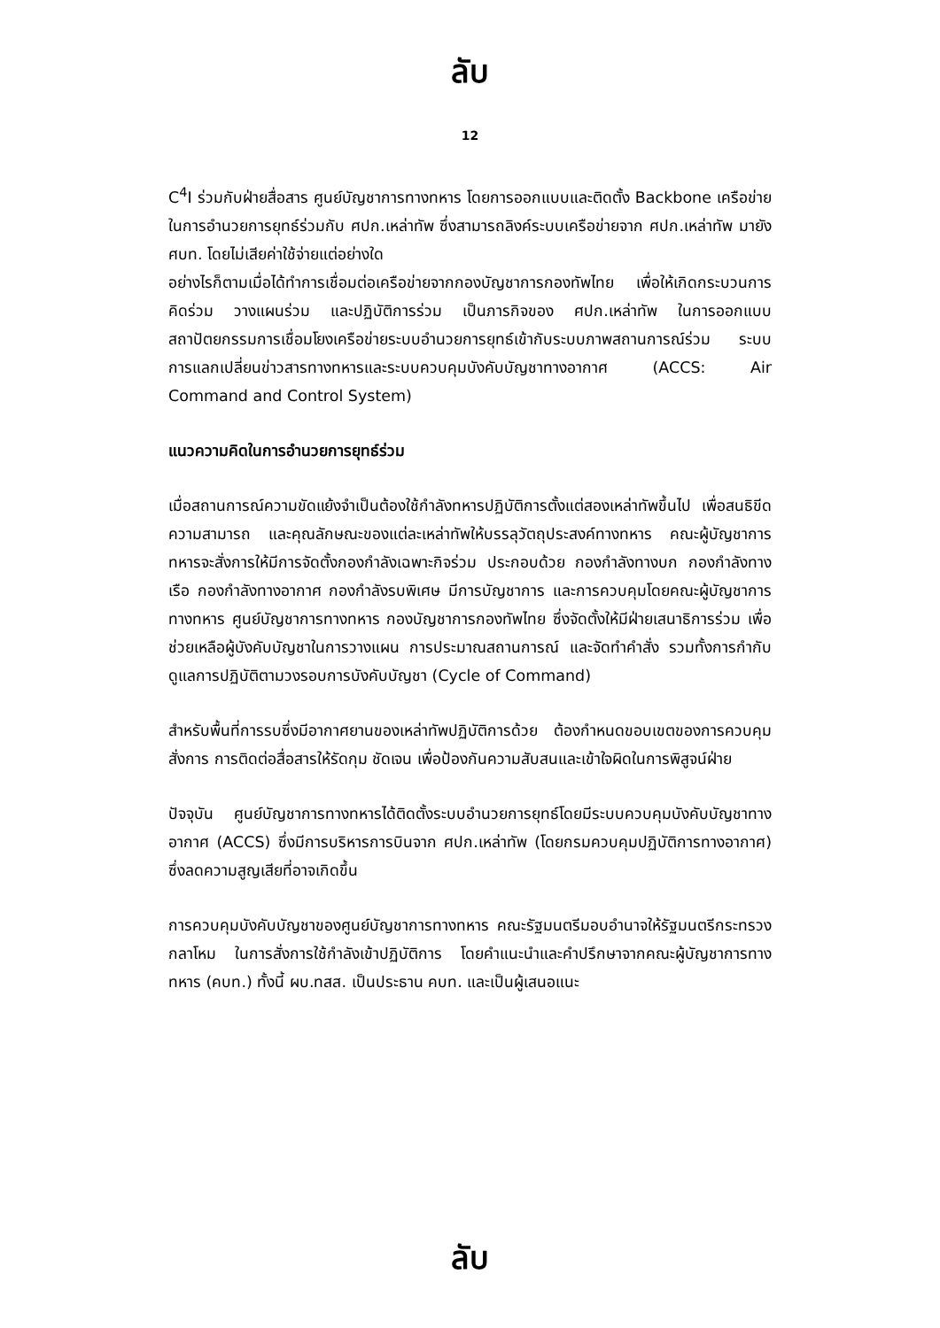ลับ
12
C<sup>4</sup>I ร่วมกับฝ่ายสื่อสาร ศูนย์บัญชาการทางทหาร โดยการออกแบบและติดตั้ง Backbone เครือข่ายในการอำนวยการยุทธ์ร่วมกับ ศปก.เหล่าทัพ ซึ่งสามารถลิงค์ระบบเครือข่ายจาก ศปก.เหล่าทัพ มายัง ศบท. โดยไม่เสียค่าใช้จ่ายแต่อย่างใด
อย่างไรก็ตามเมื่อได้ทำการเชื่อมต่อเครือข่ายจากกองบัญชาการกองทัพไทย เพื่อให้เกิดกระบวนการคิดร่วม วางแผนร่วม และปฏิบัติการร่วม เป็นภารกิจของ ศปก.เหล่าทัพ ในการออกแบบสถาปัตยกรรมการเชื่อมโยงเครือข่ายระบบอำนวยการยุทธ์เข้ากับระบบภาพสถานการณ์ร่วม ระบบการแลกเปลี่ยนข่าวสารทางทหารและระบบควบคุมบังคับบัญชาทางอากาศ (ACCS: Air Command and Control System)
แนวความคิดในการอำนวยการยุทธ์ร่วม
เมื่อสถานการณ์ความขัดแย้งจำเป็นต้องใช้กำลังทหารปฏิบัติการตั้งแต่สองเหล่าทัพขึ้นไป เพื่อสนธิขีดความสามารถ และคุณลักษณะของแต่ละเหล่าทัพให้บรรลุวัตถุประสงค์ทางทหาร คณะผู้บัญชาการทหารจะสั่งการให้มีการจัดตั้งกองกำลังเฉพาะกิจร่วม ประกอบด้วย กองกำลังทางบก กองกำลังทางเรือ กองกำลังทางอากาศ กองกำลังรบพิเศษ มีการบัญชาการ และการควบคุมโดยคณะผู้บัญชาการทางทหาร ศูนย์บัญชาการทางทหาร กองบัญชาการกองทัพไทย ซึ่งจัดตั้งให้มีฝ่ายเสนาธิการร่วม เพื่อช่วยเหลือผู้บังคับบัญชาในการวางแผน การประมาณสถานการณ์ และจัดทำคำสั่ง รวมทั้งการกำกับดูแลการปฏิบัติตามวงรอบการบังคับบัญชา (Cycle of Command)
สำหรับพื้นที่การรบซึ่งมีอากาศยานของเหล่าทัพปฏิบัติการด้วย ต้องกำหนดขอบเขตของการควบคุมสั่งการ การติดต่อสื่อสารให้รัดกุม ชัดเจน เพื่อป้องกันความสับสนและเข้าใจผิดในการพิสูจน์ฝ่าย
ปัจจุบัน ศูนย์บัญชาการทางทหารได้ติดตั้งระบบอำนวยการยุทธ์โดยมีระบบควบคุมบังคับบัญชาทางอากาศ (ACCS) ซึ่งมีการบริหารการบินจาก ศปก.เหล่าทัพ (โดยกรมควบคุมปฏิบัติการทางอากาศ) ซึ่งลดความสูญเสียที่อาจเกิดขึ้น
การควบคุมบังคับบัญชาของศูนย์บัญชาการทางทหาร คณะรัฐมนตรีมอบอำนาจให้รัฐมนตรีกระทรวงกลาโหม ในการสั่งการใช้กำลังเข้าปฏิบัติการ โดยคำแนะนำและคำปรึกษาจากคณะผู้บัญชาการทางทหาร (คบท.) ทั้งนี้ ผบ.ทสส. เป็นประธาน คบท. และเป็นผู้เสนอแนะ
ลับ